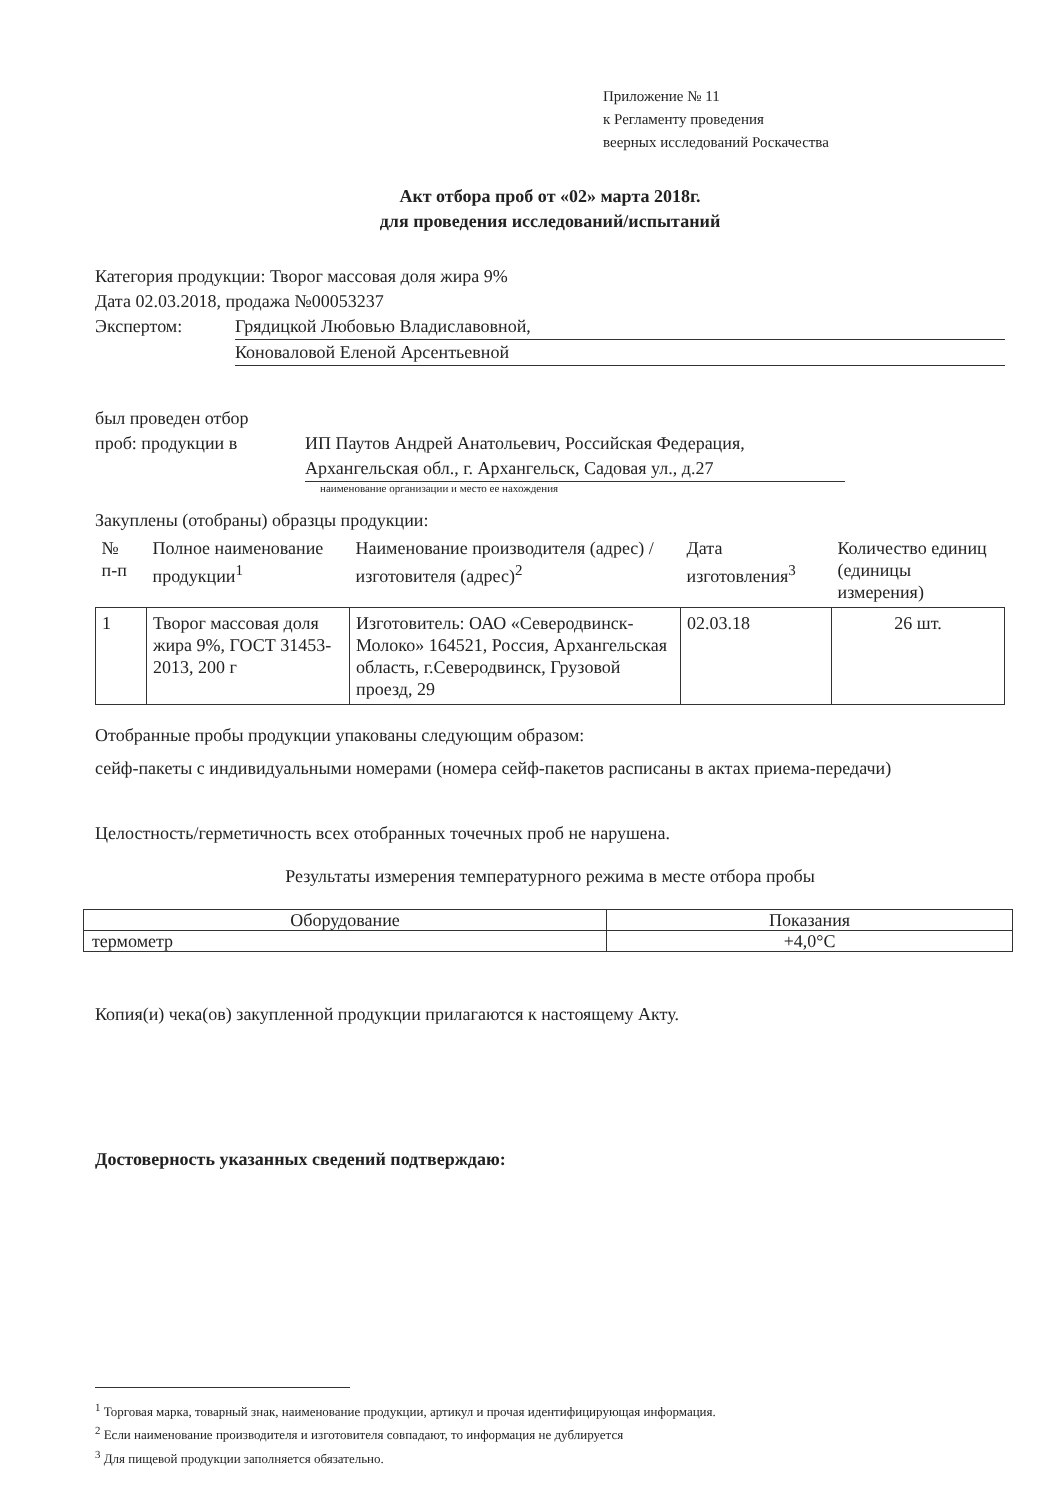Приложение № 11
к Регламенту проведения
веерных исследований Роскачества
Акт отбора проб от «02» марта 2018г.
для проведения исследований/испытаний
Категория продукции: Творог массовая доля жира 9%
Дата 02.03.2018, продажа №00053237
Экспертом: Грядицкой Любовью Владиславовной,
Коноваловой Еленой Арсентьевной
был проведен отбор
проб: продукции в
ИП Паутов Андрей Анатольевич, Российская Федерация, Архангельская обл., г. Архангельск, Садовая ул., д.27
наименование организации и место ее нахождения
Закуплены (отобраны) образцы продукции:
| № п-п | Полное наименование продукции<sup>1</sup> | Наименование производителя (адрес) / изготовителя (адрес)<sup>2</sup> | Дата изготовления<sup>3</sup> | Количество единиц (единицы измерения) |
| --- | --- | --- | --- | --- |
| 1 | Творог массовая доля жира 9%, ГОСТ 31453-2013, 200 г | Изготовитель: ОАО «Северодвинск-Молоко» 164521, Россия, Архангельская область, г.Северодвинск, Грузовой проезд, 29 | 02.03.18 | 26 шт. |
Отобранные пробы продукции упакованы следующим образом:
сейф-пакеты с индивидуальными номерами (номера сейф-пакетов расписаны в актах приема-передачи)
Целостность/герметичность всех отобранных точечных проб не нарушена.
Результаты измерения температурного режима в месте отбора пробы
| Оборудование | Показания |
| --- | --- |
| термометр | +4,0°С |
Копия(и) чека(ов) закупленной продукции прилагаются к настоящему Акту.
Достоверность указанных сведений подтверждаю:
<sup>1</sup> Торговая марка, товарный знак, наименование продукции, артикул и прочая идентифицирующая информация.
<sup>2</sup> Если наименование производителя и изготовителя совпадают, то информация не дублируется
<sup>3</sup> Для пищевой продукции заполняется обязательно.